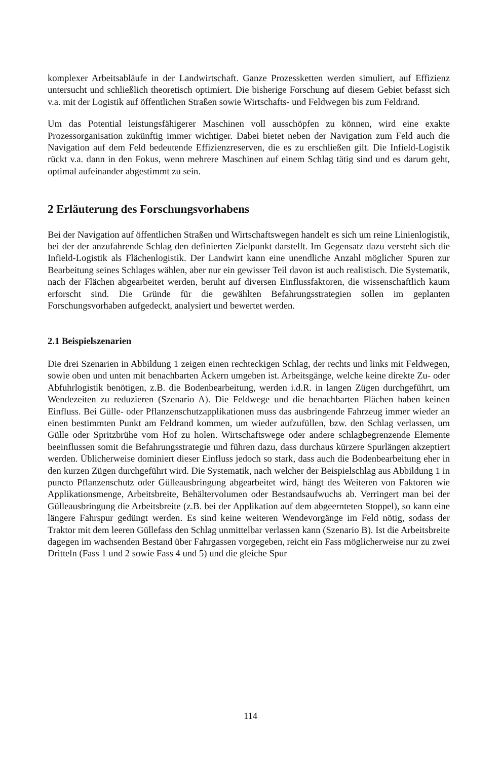komplexer Arbeitsabläufe in der Landwirtschaft. Ganze Prozessketten werden simuliert, auf Effizienz untersucht und schließlich theoretisch optimiert. Die bisherige Forschung auf diesem Gebiet befasst sich v.a. mit der Logistik auf öffentlichen Straßen sowie Wirtschafts- und Feldwegen bis zum Feldrand.
Um das Potential leistungsfähigerer Maschinen voll ausschöpfen zu können, wird eine exakte Prozessorganisation zukünftig immer wichtiger. Dabei bietet neben der Navigation zum Feld auch die Navigation auf dem Feld bedeutende Effizienzreserven, die es zu erschließen gilt. Die Infield-Logistik rückt v.a. dann in den Fokus, wenn mehrere Maschinen auf einem Schlag tätig sind und es darum geht, optimal aufeinander abgestimmt zu sein.
2 Erläuterung des Forschungsvorhabens
Bei der Navigation auf öffentlichen Straßen und Wirtschaftswegen handelt es sich um reine Linienlogistik, bei der der anzufahrende Schlag den definierten Zielpunkt darstellt. Im Gegensatz dazu versteht sich die Infield-Logistik als Flächenlogistik. Der Landwirt kann eine unendliche Anzahl möglicher Spuren zur Bearbeitung seines Schlages wählen, aber nur ein gewisser Teil davon ist auch realistisch. Die Systematik, nach der Flächen abgearbeitet werden, beruht auf diversen Einflussfaktoren, die wissenschaftlich kaum erforscht sind. Die Gründe für die gewählten Befahrungsstrategien sollen im geplanten Forschungsvorhaben aufgedeckt, analysiert und bewertet werden.
2.1 Beispielszenarien
Die drei Szenarien in Abbildung 1 zeigen einen rechteckigen Schlag, der rechts und links mit Feldwegen, sowie oben und unten mit benachbarten Äckern umgeben ist. Arbeitsgänge, welche keine direkte Zu- oder Abfuhrlogistik benötigen, z.B. die Bodenbearbeitung, werden i.d.R. in langen Zügen durchgeführt, um Wendezeiten zu reduzieren (Szenario A). Die Feldwege und die benachbarten Flächen haben keinen Einfluss. Bei Gülle- oder Pflanzenschutzapplikationen muss das ausbringende Fahrzeug immer wieder an einen bestimmten Punkt am Feldrand kommen, um wieder aufzufüllen, bzw. den Schlag verlassen, um Gülle oder Spritzbrühe vom Hof zu holen. Wirtschaftswege oder andere schlagbegrenzende Elemente beeinflussen somit die Befahrungsstrategie und führen dazu, dass durchaus kürzere Spurlängen akzeptiert werden. Üblicherweise dominiert dieser Einfluss jedoch so stark, dass auch die Bodenbearbeitung eher in den kurzen Zügen durchgeführt wird. Die Systematik, nach welcher der Beispielschlag aus Abbildung 1 in puncto Pflanzenschutz oder Gülleausbringung abgearbeitet wird, hängt des Weiteren von Faktoren wie Applikationsmenge, Arbeitsbreite, Behältervolumen oder Bestandsaufwuchs ab. Verringert man bei der Gülleausbringung die Arbeitsbreite (z.B. bei der Applikation auf dem abgeernteten Stoppel), so kann eine längere Fahrspur gedüngt werden. Es sind keine weiteren Wendevorgänge im Feld nötig, sodass der Traktor mit dem leeren Güllefass den Schlag unmittelbar verlassen kann (Szenario B). Ist die Arbeitsbreite dagegen im wachsenden Bestand über Fahrgassen vorgegeben, reicht ein Fass möglicherweise nur zu zwei Dritteln (Fass 1 und 2 sowie Fass 4 und 5) und die gleiche Spur
114